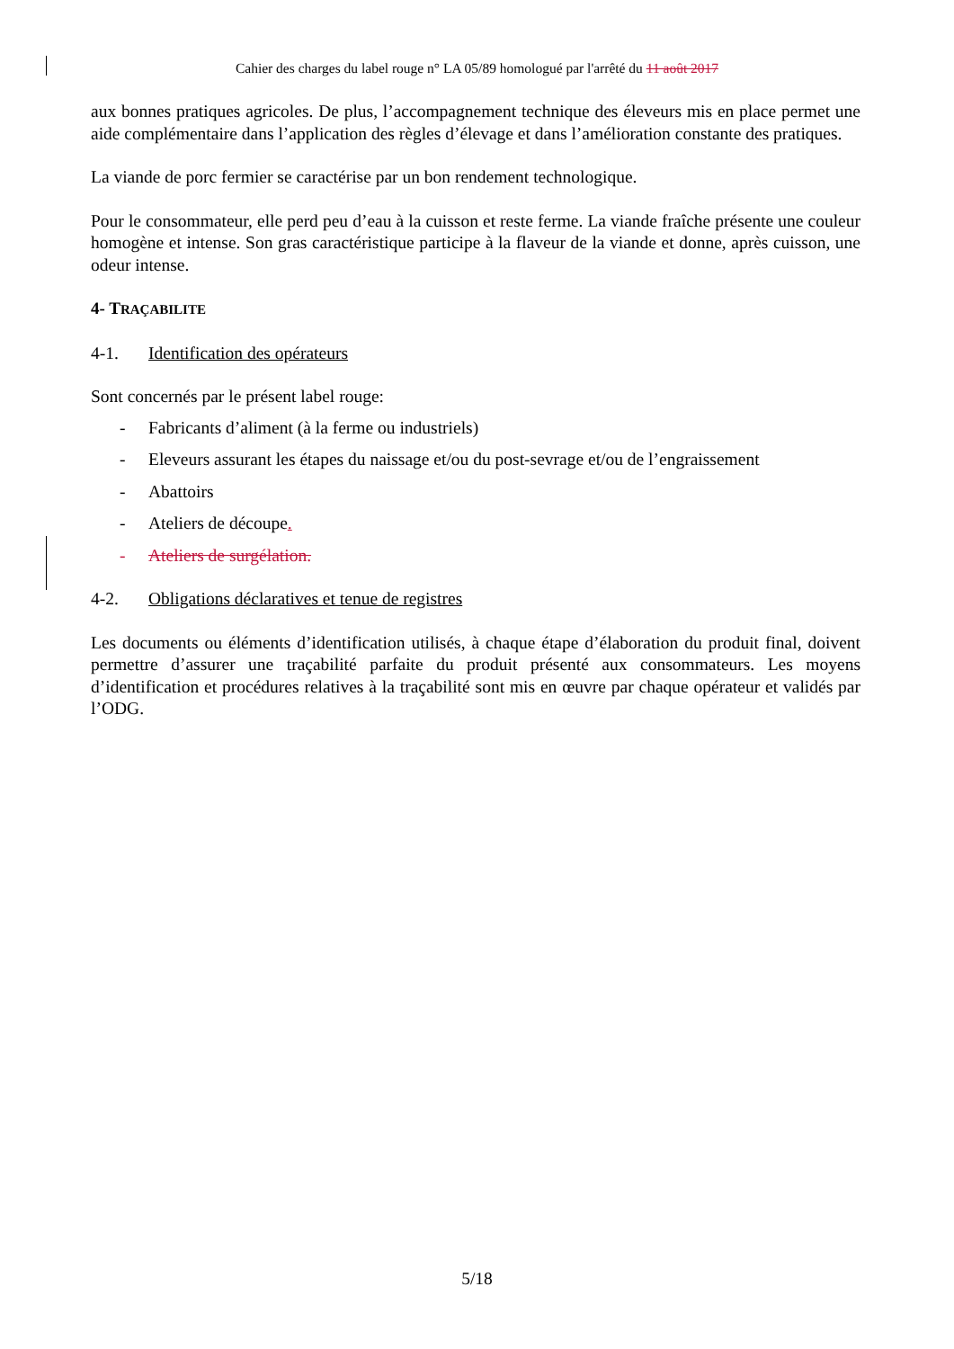Cahier des charges du label rouge n° LA 05/89 homologué par l'arrêté du 11 août 2017
aux bonnes pratiques agricoles. De plus, l’accompagnement technique des éleveurs mis en place permet une aide complémentaire dans l’application des règles d’élevage et dans l’amélioration constante des pratiques.
La viande de porc fermier se caractérise par un bon rendement technologique.
Pour le consommateur, elle perd peu d’eau à la cuisson et reste ferme. La viande fraîche présente une couleur homogène et intense. Son gras caractéristique participe à la flaveur de la viande et donne, après cuisson, une odeur intense.
4- TRAÇABILITE
4-1. Identification des opérateurs
Sont concernés par le présent label rouge:
- Fabricants d’aliment (à la ferme ou industriels)
- Eleveurs assurant les étapes du naissage et/ou du post-sevrage et/ou de l’engraissement
- Abattoirs
- Ateliers de découpe.
- Ateliers de surgélation.
4-2. Obligations déclaratives et tenue de registres
Les documents ou éléments d’identification utilisés, à chaque étape d’élaboration du produit final, doivent permettre d’assurer une traçabilité parfaite du produit présenté aux consommateurs. Les moyens d’identification et procédures relatives à la traçabilité sont mis en œuvre par chaque opérateur et validés par l’ODG.
5/18